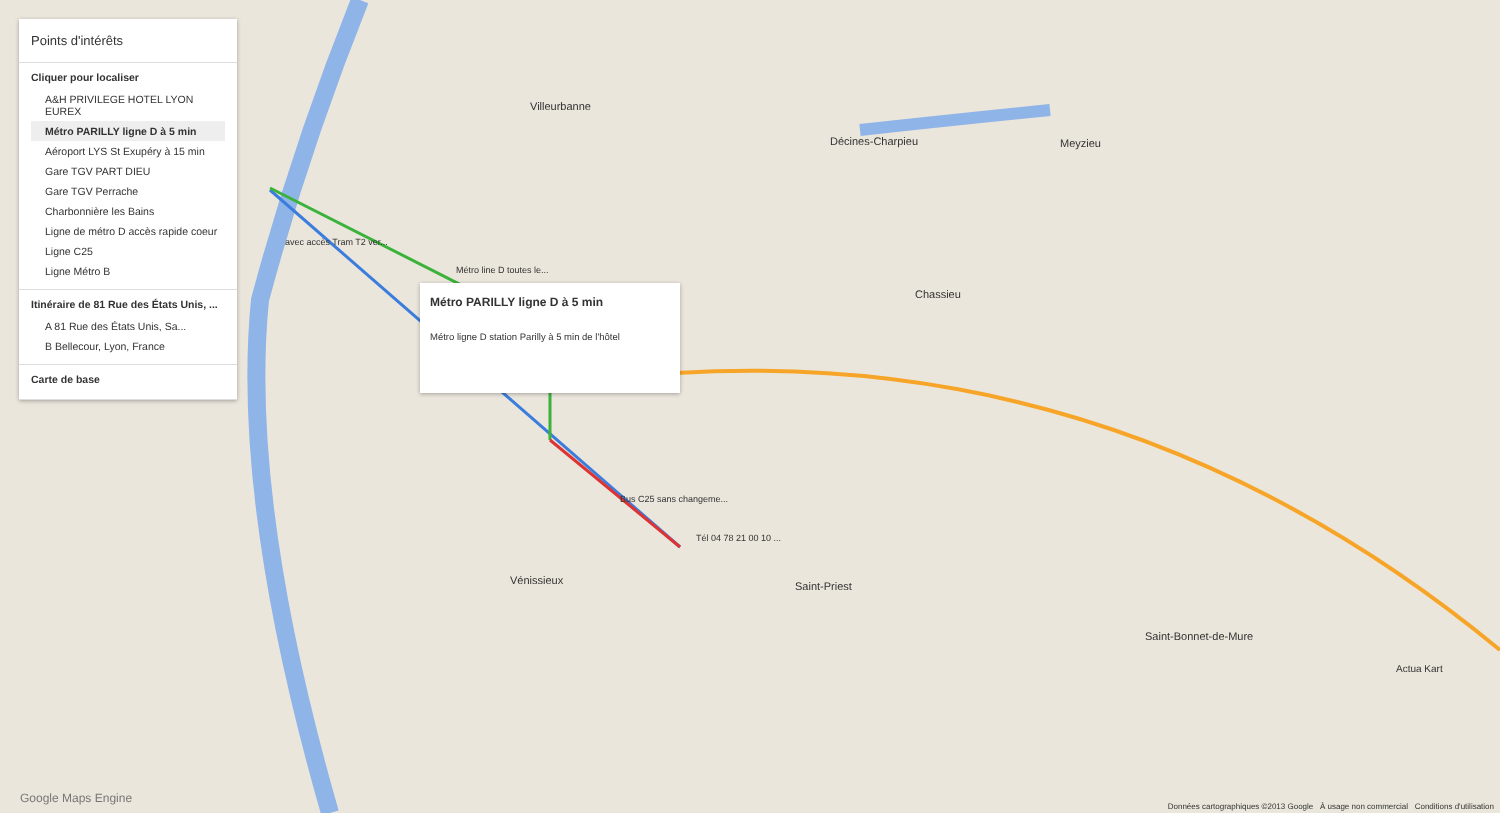Points d'intérêts
Cliquer pour localiser
A&H PRIVILEGE HOTEL LYON EUREX
Métro PARILLY ligne D à 5 min
Aéroport LYS St Exupéry à 15 min
Gare TGV PART DIEU
Gare TGV Perrache
Charbonnière les Bains
Ligne de métro D accès rapide coeur
Ligne C25
Ligne Métro B
Itinéraire de 81 Rue des États Unis, ...
A 81 Rue des États Unis, Sa...
B Bellecour, Lyon, France
Carte de base
Métro PARILLY ligne D à 5 min
Métro ligne D station Parilly à 5 min de l'hôtel
avec accès Tram T2 ver...
Métro line D toutes le...
Bus C25 sans changeme...
Tél 04 78 21 00 10 ...
Villeurbanne
Décines-Charpieu Meyzieu
Chassieu
Vénissieux Saint-Priest
Saint-Bonnet-de-Mure
Actua Kart
Google Maps Engine
Données cartographiques ©2013 Google À usage non commercial Conditions d'utilisation